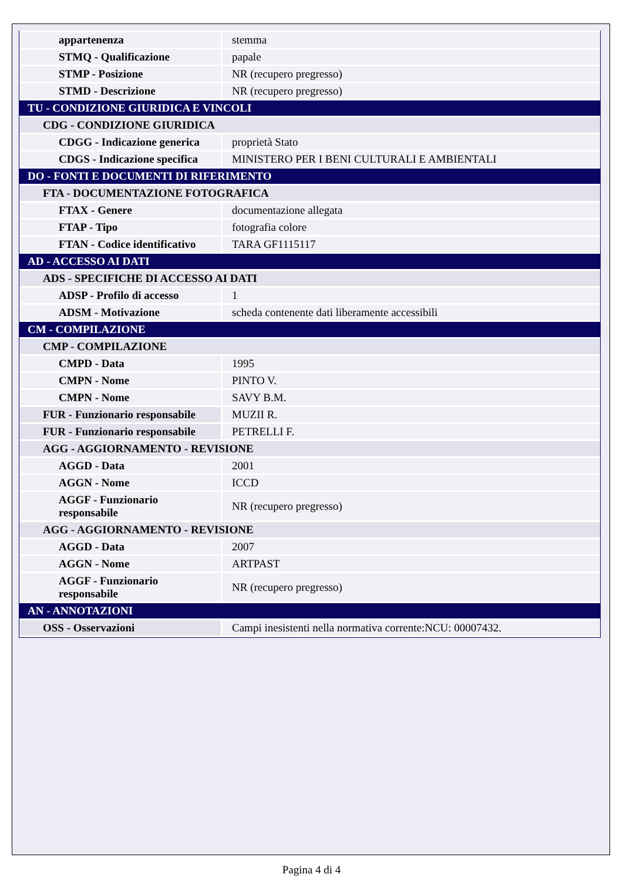| appartenenza | stemma |
| STMQ - Qualificazione | papale |
| STMP - Posizione | NR (recupero pregresso) |
| STMD - Descrizione | NR (recupero pregresso) |
| TU - CONDIZIONE GIURIDICA E VINCOLI | |
| CDG - CONDIZIONE GIURIDICA | |
| CDGG - Indicazione generica | proprietà Stato |
| CDGS - Indicazione specifica | MINISTERO PER I BENI CULTURALI E AMBIENTALI |
| DO - FONTI E DOCUMENTI DI RIFERIMENTO | |
| FTA - DOCUMENTAZIONE FOTOGRAFICA | |
| FTAX - Genere | documentazione allegata |
| FTAP - Tipo | fotografia colore |
| FTAN - Codice identificativo | TARA GF1115117 |
| AD - ACCESSO AI DATI | |
| ADS - SPECIFICHE DI ACCESSO AI DATI | |
| ADSP - Profilo di accesso | 1 |
| ADSM - Motivazione | scheda contenente dati liberamente accessibili |
| CM - COMPILAZIONE | |
| CMP - COMPILAZIONE | |
| CMPD - Data | 1995 |
| CMPN - Nome | PINTO V. |
| CMPN - Nome | SAVY B.M. |
| FUR - Funzionario responsabile | MUZII R. |
| FUR - Funzionario responsabile | PETRELLI F. |
| AGG - AGGIORNAMENTO - REVISIONE | |
| AGGD - Data | 2001 |
| AGGN - Nome | ICCD |
| AGGF - Funzionario responsabile | NR (recupero pregresso) |
| AGG - AGGIORNAMENTO - REVISIONE | |
| AGGD - Data | 2007 |
| AGGN - Nome | ARTPAST |
| AGGF - Funzionario responsabile | NR (recupero pregresso) |
| AN - ANNOTAZIONI | |
| OSS - Osservazioni | Campi inesistenti nella normativa corrente:NCU: 00007432. |
Pagina 4 di 4